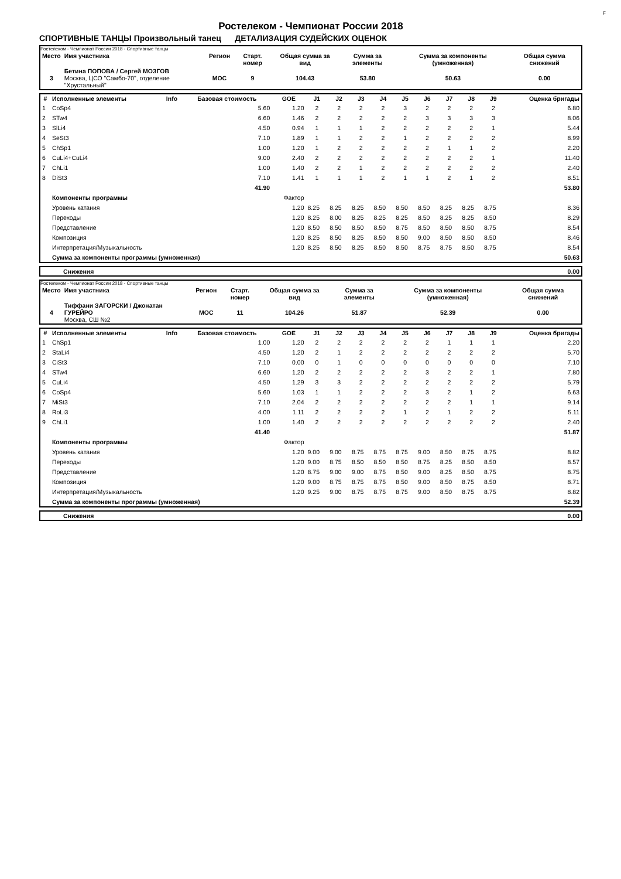F
Ростелеком - Чемпионат России 2018
СПОРТИВНЫЕ ТАНЦЫ Произвольный танец ДЕТАЛИЗАЦИЯ СУДЕЙСКИХ ОЦЕНОК
Ростелеком - Чемпионат России 2018 - Спортивные танцы
| Место | Имя участника | Регион | Старт. номер | Общая сумма за вид | Сумма за элементы | Сумма за компоненты (умноженная) | Общая сумма снижений |
| --- | --- | --- | --- | --- | --- | --- | --- |
| 3 | Бетина ПОПОВА / Сергей МОЗГОВ Москва, ЦСО "Самбо-70", отделение "Хрустальный" | MOC | 9 | 104.43 | 53.80 | 50.63 | 0.00 |
| # | Исполненные элементы | Info | Базовая стоимость | GOE | J1 | J2 | J3 | J4 | J5 | J6 | J7 | J8 | J9 | Оценка бригады |
| --- | --- | --- | --- | --- | --- | --- | --- | --- | --- | --- | --- | --- | --- | --- |
| 1 | CoSp4 | | 5.60 | 1.20 | 2 | 2 | 2 | 2 | 3 | 2 | 2 | 2 | 2 | 6.80 |
| 2 | STw4 | | 6.60 | 1.46 | 2 | 2 | 2 | 2 | 2 | 3 | 3 | 3 | 3 | 8.06 |
| 3 | SlLi4 | | 4.50 | 0.94 | 1 | 1 | 1 | 2 | 2 | 2 | 2 | 2 | 1 | 5.44 |
| 4 | SeSt3 | | 7.10 | 1.89 | 1 | 1 | 2 | 2 | 1 | 2 | 2 | 2 | 2 | 8.99 |
| 5 | ChSp1 | | 1.00 | 1.20 | 1 | 2 | 2 | 2 | 2 | 2 | 1 | 1 | 2 | 2.20 |
| 6 | CuLi4+CuLi4 | | 9.00 | 2.40 | 2 | 2 | 2 | 2 | 2 | 2 | 2 | 2 | 1 | 11.40 |
| 7 | ChLi1 | | 1.00 | 1.40 | 2 | 2 | 1 | 2 | 2 | 2 | 2 | 2 | 2 | 2.40 |
| 8 | DiSt3 | | 7.10 | 1.41 | 1 | 1 | 1 | 2 | 1 | 1 | 2 | 1 | 2 | 8.51 |
| | | | 41.90 | | | | | | | | | | | 53.80 |
| | Компоненты программы | | | Фактор | | | | | | | | | | |
| | Уровень катания | | | 1.20 | 8.25 | 8.25 | 8.25 | 8.50 | 8.50 | 8.50 | 8.25 | 8.25 | 8.75 | 8.36 |
| | Переходы | | | 1.20 | 8.25 | 8.00 | 8.25 | 8.25 | 8.25 | 8.50 | 8.25 | 8.25 | 8.50 | 8.29 |
| | Представление | | | 1.20 | 8.50 | 8.50 | 8.50 | 8.50 | 8.75 | 8.50 | 8.50 | 8.50 | 8.75 | 8.54 |
| | Композиция | | | 1.20 | 8.25 | 8.50 | 8.25 | 8.50 | 8.50 | 9.00 | 8.50 | 8.50 | 8.50 | 8.46 |
| | Интерпретация/Музыкальность | | | 1.20 | 8.25 | 8.50 | 8.25 | 8.50 | 8.50 | 8.75 | 8.75 | 8.50 | 8.75 | 8.54 |
| | Сумма за компоненты программы (умноженная) | | | | | | | | | | | | | 50.63 |
| | Снижения | 0.00 |
Ростелеком - Чемпионат России 2018 - Спортивные танцы
| Место | Имя участника | Регион | Старт. номер | Общая сумма за вид | Сумма за элементы | Сумма за компоненты (умноженная) | Общая сумма снижений |
| --- | --- | --- | --- | --- | --- | --- | --- |
| 4 | Тиффани ЗАГОРСКИ / Джонатан ГУРЕЙРО Москва, СШ №2 | MOC | 11 | 104.26 | 51.87 | 52.39 | 0.00 |
| # | Исполненные элементы | Info | Базовая стоимость | GOE | J1 | J2 | J3 | J4 | J5 | J6 | J7 | J8 | J9 | Оценка бригады |
| --- | --- | --- | --- | --- | --- | --- | --- | --- | --- | --- | --- | --- | --- | --- |
| 1 | ChSp1 | | 1.00 | 1.20 | 2 | 2 | 2 | 2 | 2 | 2 | 1 | 1 | 1 | 2.20 |
| 2 | StaLi4 | | 4.50 | 1.20 | 2 | 1 | 2 | 2 | 2 | 2 | 2 | 2 | 2 | 5.70 |
| 3 | CiSt3 | | 7.10 | 0.00 | 0 | 1 | 0 | 0 | 0 | 0 | 0 | 0 | 0 | 7.10 |
| 4 | STw4 | | 6.60 | 1.20 | 2 | 2 | 2 | 2 | 2 | 3 | 2 | 2 | 1 | 7.80 |
| 5 | CuLi4 | | 4.50 | 1.29 | 3 | 3 | 2 | 2 | 2 | 2 | 2 | 2 | 2 | 5.79 |
| 6 | CoSp4 | | 5.60 | 1.03 | 1 | 1 | 2 | 2 | 2 | 3 | 2 | 1 | 2 | 6.63 |
| 7 | MiSt3 | | 7.10 | 2.04 | 2 | 2 | 2 | 2 | 2 | 2 | 2 | 1 | 1 | 9.14 |
| 8 | RoLi3 | | 4.00 | 1.11 | 2 | 2 | 2 | 2 | 1 | 2 | 1 | 2 | 2 | 5.11 |
| 9 | ChLi1 | | 1.00 | 1.40 | 2 | 2 | 2 | 2 | 2 | 2 | 2 | 2 | 2 | 2.40 |
| | | | 41.40 | | | | | | | | | | | 51.87 |
| | Компоненты программы | | | Фактор | | | | | | | | | | |
| | Уровень катания | | | 1.20 | 9.00 | 9.00 | 8.75 | 8.75 | 8.75 | 9.00 | 8.50 | 8.75 | 8.75 | 8.82 |
| | Переходы | | | 1.20 | 9.00 | 8.75 | 8.50 | 8.50 | 8.50 | 8.75 | 8.25 | 8.50 | 8.50 | 8.57 |
| | Представление | | | 1.20 | 8.75 | 9.00 | 9.00 | 8.75 | 8.50 | 9.00 | 8.25 | 8.50 | 8.75 | 8.75 |
| | Композиция | | | 1.20 | 9.00 | 8.75 | 8.75 | 8.75 | 8.50 | 9.00 | 8.50 | 8.75 | 8.50 | 8.71 |
| | Интерпретация/Музыкальность | | | 1.20 | 9.25 | 9.00 | 8.75 | 8.75 | 8.75 | 9.00 | 8.50 | 8.75 | 8.75 | 8.82 |
| | Сумма за компоненты программы (умноженная) | | | | | | | | | | | | | 52.39 |
| | Снижения | 0.00 |